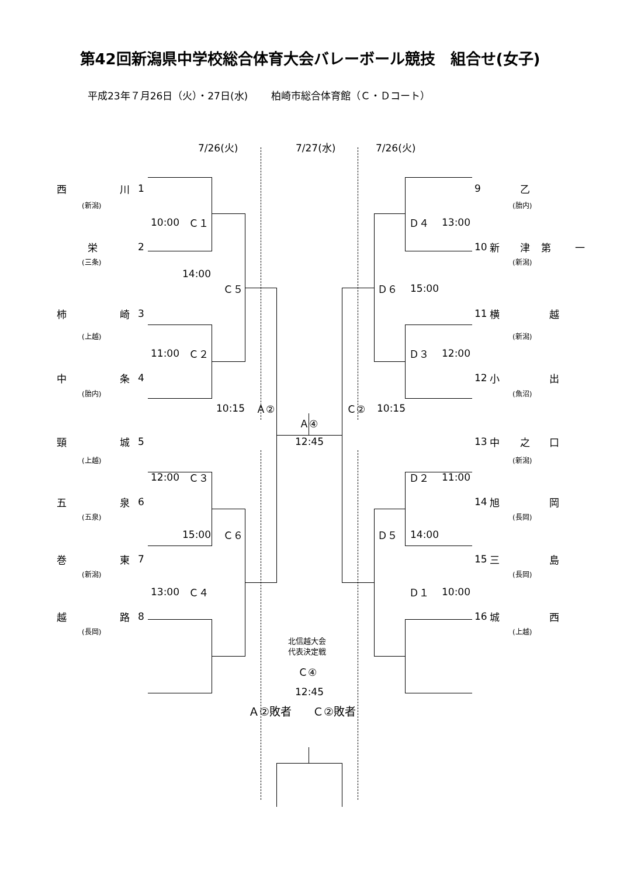第42回新潟県中学校総合体育大会バレーボール競技　組合せ(女子)
平成23年７月26日（火）・27日(水)　　 柏崎市総合体育館（Ｃ・Ｄコート）
7/26(火) 7/27(水) 7/26(火)
西川 19 乙
(新潟) (胎内)
10:00 Ｃ１ Ｄ４ 13:00
栄 2 10 新津第一
(三条) (新潟)
14:00
Ｃ５ Ｄ６ 15:00
柿崎 3 11 横越
(上越) (新潟)
11:00 Ｃ２ Ｄ３ 12:00
中条 4 12 小出
(胎内) (魚沼)
10:15 Ａ② Ｃ② 10:15
Ａ④
頸城 5 12:45 13 中之口
(上越) (新潟)
12:00 Ｃ３ Ｄ２ 11:00
五泉 6 14 旭岡
(五泉) (長岡)
15:00 Ｃ６ Ｄ５ 14:00
巻東 7 15 三島
(新潟) (長岡)
13:00 Ｃ４ Ｄ１ 10:00
越路 8 16 城西
(長岡) (上越)
北信越大会
代表決定戦
Ｃ④
12:45
Ａ②敗者 Ｃ②敗者